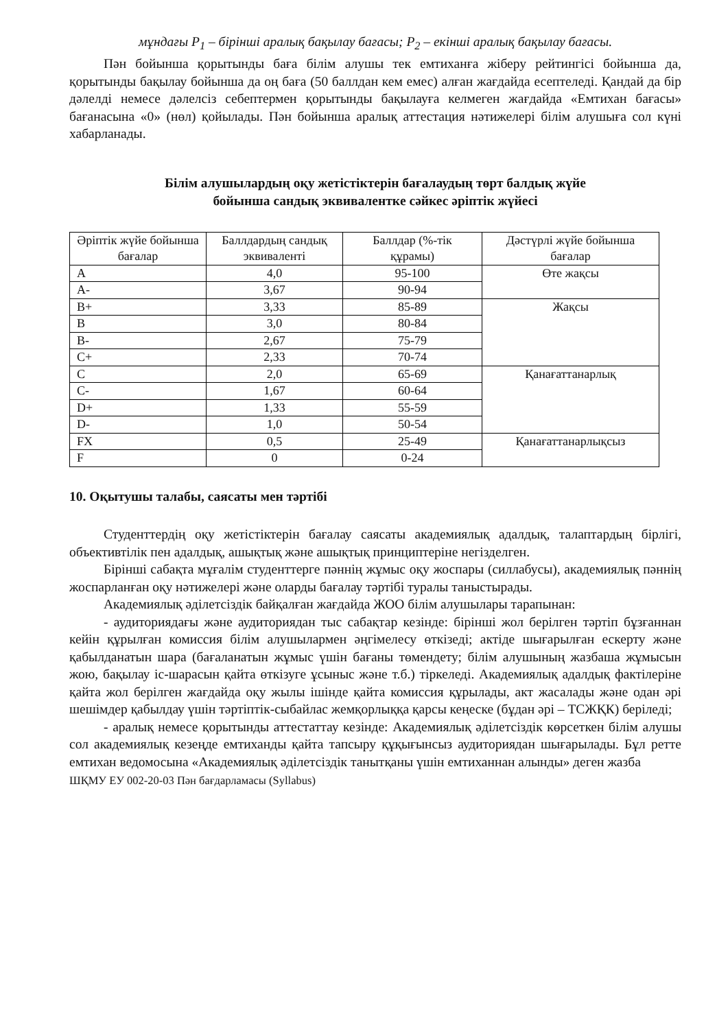мұндағы P<sub>1</sub> – бірінші аралық бақылау бағасы; P<sub>2</sub> – екінші аралық бақылау бағасы.
Пән бойынша қорытынды баға білім алушы тек емтиханға жіберу рейтингісі бойынша да, қорытынды бақылау бойынша да оң баға (50 баллдан кем емес) алған жағдайда есептеледі. Қандай да бір дәлелді немесе дәлелсіз себептермен қорытынды бақылауға келмеген жағдайда «Емтихан бағасы» бағанасына «0» (нөл) қойылады. Пән бойынша аралық аттестация нәтижелері білім алушыға сол күні хабарланады.
Білім алушылардың оқу жетістіктерін бағалаудың төрт балдық жүйе
бойынша сандық эквиваленткe сәйкес әріптік жүйесі
| Әріптік жүйе бойынша бағалар | Баллдардың сандық эквиваленті | Баллдар (%-тік құрамы) | Дәстүрлі жүйе бойынша бағалар |
| --- | --- | --- | --- |
| A | 4,0 | 95-100 | Өте жақсы |
| A- | 3,67 | 90-94 | |
| B+ | 3,33 | 85-89 | Жақсы |
| B | 3,0 | 80-84 | |
| B- | 2,67 | 75-79 | |
| C+ | 2,33 | 70-74 | |
| C | 2,0 | 65-69 | Қанағаттанарлық |
| C- | 1,67 | 60-64 | |
| D+ | 1,33 | 55-59 | |
| D- | 1,0 | 50-54 | |
| FX | 0,5 | 25-49 | Қанағаттанарлықсыз |
| F | 0 | 0-24 | |
10. Оқытушы талабы, саясаты мен тәртібі
Студенттердің оқу жетістіктерін бағалау саясаты академиялық адалдық, талаптардың бірлігі, объективтілік пен адалдық, ашықтық және ашықтық принциптеріне негізделген.
Бірінші сабақта мұғалім студенттерге пәннің жұмыс оқу жоспары (силлабусы), академиялық пәннің жоспарланған оқу нәтижелері және оларды бағалау тәртібі туралы таныстырады.
Академиялық әділетсіздік байқалған жағдайда ЖОО білім алушылары тарапынан:
- аудиториядағы және аудиториядан тыс сабақтар кезінде: бірінші жол берілген тәртіп бұзғаннан кейін құрылған комиссия білім алушылармен әңгімелесу өткізеді; актіде шығарылған ескерту және қабылданатын шара (бағаланатын жұмыс үшін бағаны төмендету; білім алушының жазбаша жұмысын жою, бақылау іс-шарасын қайта өткізуге ұсыныс және т.б.) тіркеледі. Академиялық адалдық фактілеріне қайта жол берілген жағдайда оқу жылы ішінде қайта комиссия құрылады, акт жасалады және одан әрі шешімдер қабылдау үшін тәртіптік-сыбайлас жемқорлыққа қарсы кеңеске (бұдан әрі – ТСЖҚК) беріледі;
- аралық немесе қорытынды аттестаттау кезінде: Академиялық әділетсіздік көрсеткен білім алушы сол академиялық кезеңде емтиханды қайта тапсыру құқығынсыз аудиториядан шығарылады. Бұл ретте емтихан ведомосына «Академиялық әділетсіздік танытқаны үшін емтиханнан алынды» деген жазба
ШҚМУ ЕУ 002-20-03 Пән бағдарламасы (Syllabus)